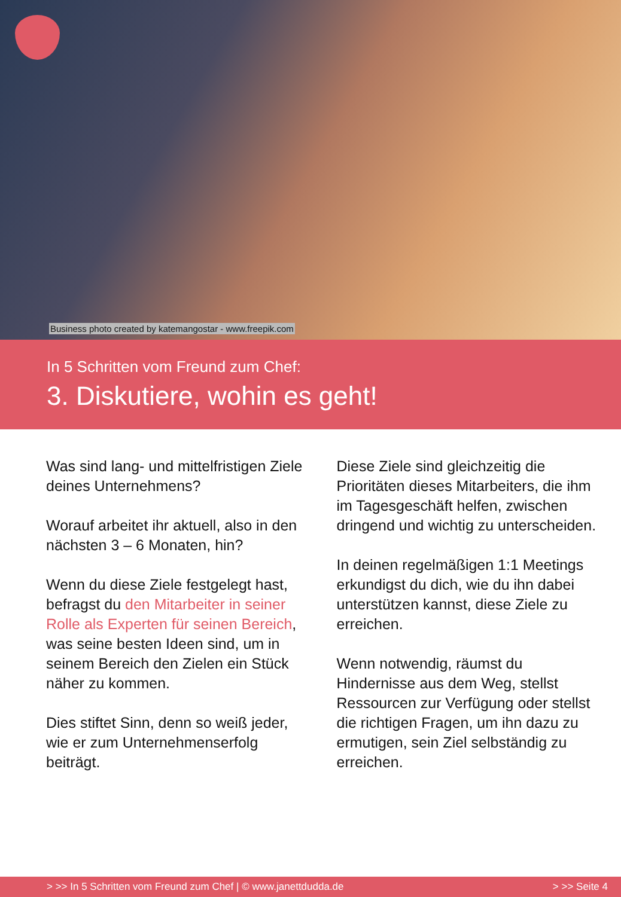Business photo created by katemangostar - www.freepik.com
In 5 Schritten vom Freund zum Chef:
3. Diskutiere, wohin es geht!
Was sind lang- und mittelfristigen Ziele deines Unternehmens?
Worauf arbeitet ihr aktuell, also in den nächsten 3 – 6 Monaten, hin?
Wenn du diese Ziele festgelegt hast, befragst du den Mitarbeiter in seiner Rolle als Experten für seinen Bereich, was seine besten Ideen sind, um in seinem Bereich den Zielen ein Stück näher zu kommen.
Dies stiftet Sinn, denn so weiß jeder, wie er zum Unternehmenserfolg beiträgt.
Diese Ziele sind gleichzeitig die Prioritäten dieses Mitarbeiters, die ihm im Tagesgeschäft helfen, zwischen dringend und wichtig zu unterscheiden.
In deinen regelmäßigen 1:1 Meetings erkundigst du dich, wie du ihn dabei unterstützen kannst, diese Ziele zu erreichen.
Wenn notwendig, räumst du Hindernisse aus dem Weg, stellst Ressourcen zur Verfügung oder stellst die richtigen Fragen, um ihn dazu zu ermutigen, sein Ziel selbständig zu erreichen.
> >> In 5 Schritten vom Freund zum Chef | © www.janettdudda.de > >> Seite 4